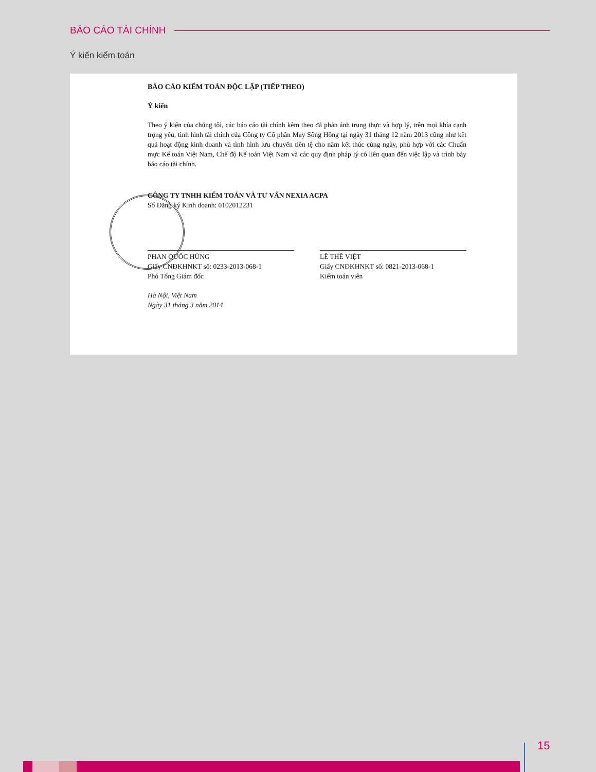BÁO CÁO TÀI CHÍNH
Ý kiến kiểm toán
BÁO CÁO KIỂM TOÁN ĐỘC LẬP (TIẾP THEO)
Ý kiến
Theo ý kiến của chúng tôi, các báo cáo tài chính kèm theo đã phản ánh trung thực và hợp lý, trên mọi khía cạnh trọng yếu, tình hình tài chính của Công ty Cổ phần May Sông Hồng tại ngày 31 tháng 12 năm 2013 cũng như kết quả hoạt động kinh doanh và tình hình lưu chuyển tiền tệ cho năm kết thúc cùng ngày, phù hợp với các Chuẩn mực Kế toán Việt Nam, Chế độ Kế toán Việt Nam và các quy định pháp lý có liên quan đến việc lập và trình bày báo cáo tài chính.
CÔNG TY TNHH KIỂM TOÁN VÀ TƯ VẤN NEXIA ACPA
Số Đăng ký Kinh doanh: 0102012231
PHAN QUỐC HÙNG
Giấy CNĐKHNKT số: 0233-2013-068-1
Phó Tổng Giám đốc
LÊ THẾ VIỆT
Giấy CNĐKHNKT số: 0821-2013-068-1
Kiểm toán viên
Hà Nội, Việt Nam
Ngày 31 tháng 3 năm 2014
15